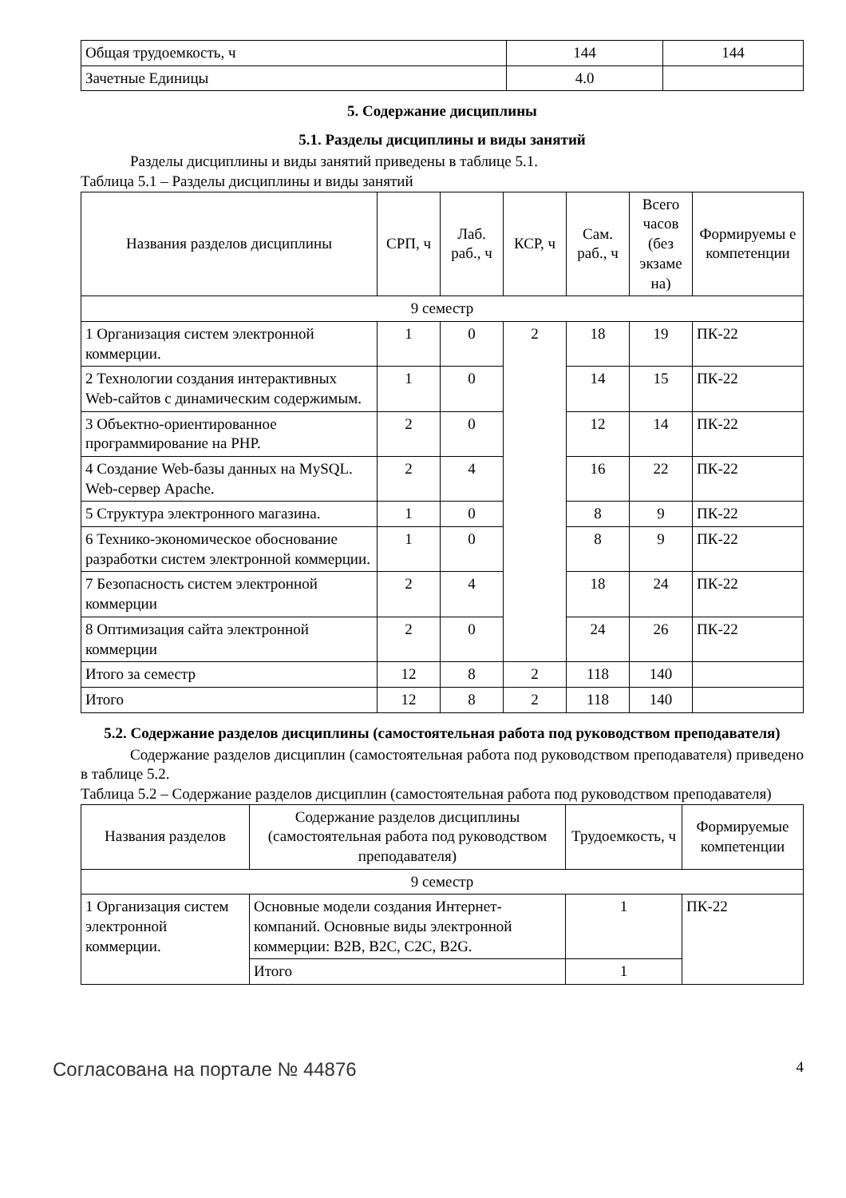| Общая трудоемкость, ч | 144 | 144 |
| Зачетные Единицы | 4.0 | |
5. Содержание дисциплины
5.1. Разделы дисциплины и виды занятий
Разделы дисциплины и виды занятий приведены в таблице 5.1.
Таблица 5.1 – Разделы дисциплины и виды занятий
| Названия разделов дисциплины | СРП, ч | Лаб. раб., ч | КСР, ч | Сам. раб., ч | Всего часов (без экзаме на) | Формируемы е компетенции |
| --- | --- | --- | --- | --- | --- | --- |
| 9 семестр | | | | | | |
| 1 Организация систем электронной коммерции. | 1 | 0 | 2 | 18 | 19 | ПК-22 |
| 2 Технологии создания интерактивных Web-сайтов с динамическим содержимым. | 1 | 0 | | 14 | 15 | ПК-22 |
| 3 Объектно-ориентированное программирование на PHP. | 2 | 0 | | 12 | 14 | ПК-22 |
| 4 Создание Web-базы данных на MySQL. Web-сервер Apache. | 2 | 4 | | 16 | 22 | ПК-22 |
| 5 Структура электронного магазина. | 1 | 0 | | 8 | 9 | ПК-22 |
| 6 Технико-экономическое обоснование разработки систем электронной коммерции. | 1 | 0 | | 8 | 9 | ПК-22 |
| 7 Безопасность систем электронной коммерции | 2 | 4 | | 18 | 24 | ПК-22 |
| 8 Оптимизация сайта электронной коммерции | 2 | 0 | | 24 | 26 | ПК-22 |
| Итого за семестр | 12 | 8 | 2 | 118 | 140 | |
| Итого | 12 | 8 | 2 | 118 | 140 | |
5.2. Содержание разделов дисциплины (самостоятельная работа под руководством преподавателя)
Содержание разделов дисциплин (самостоятельная работа под руководством преподавателя) приведено в таблице 5.2.
Таблица 5.2 – Содержание разделов дисциплин (самостоятельная работа под руководством преподавателя)
| Названия разделов | Содержание разделов дисциплины (самостоятельная работа под руководством преподавателя) | Трудоемкость, ч | Формируемые компетенции |
| --- | --- | --- | --- |
| 9 семестр | | | |
| 1 Организация систем электронной коммерции. | Основные модели создания Интернет-компаний. Основные виды электронной коммерции: B2B, B2C, C2C, B2G. | 1 | ПК-22 |
| | Итого | 1 | |
Согласована на портале № 44876 4